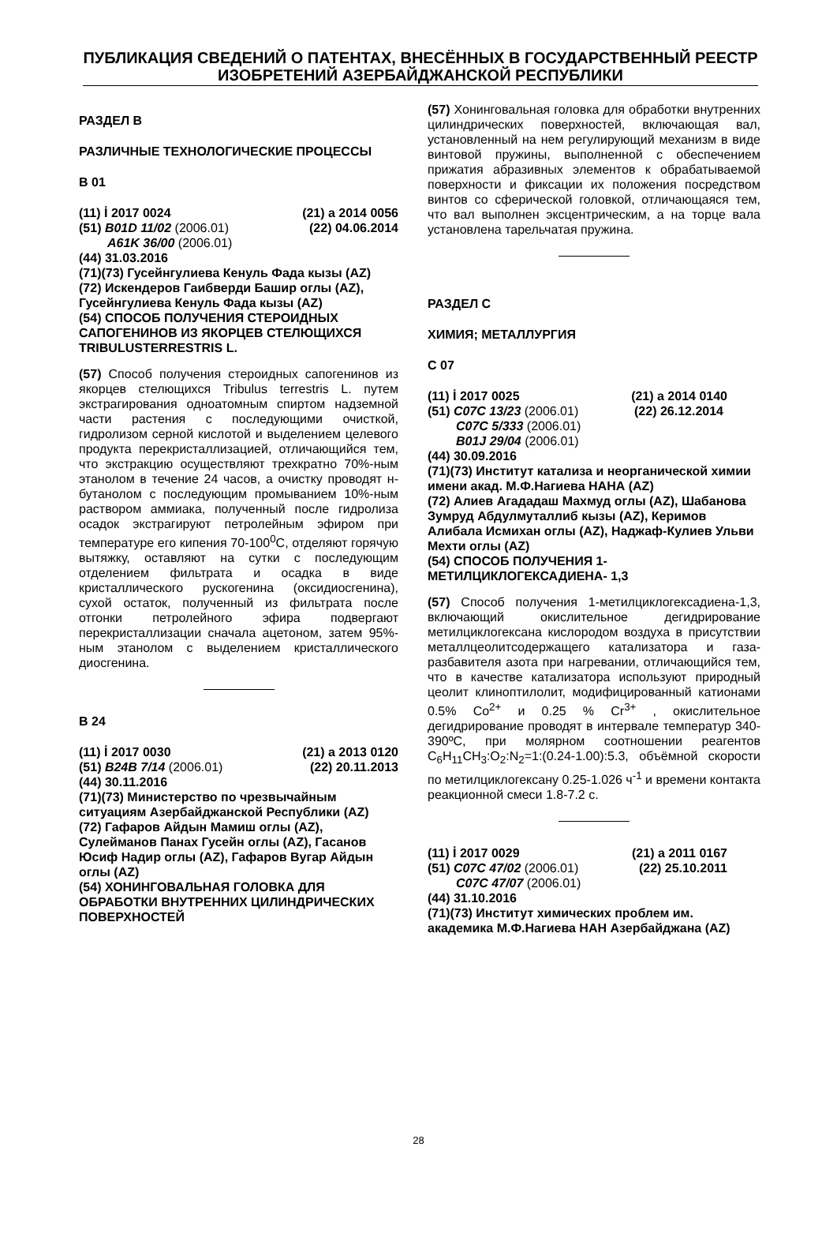ПУБЛИКАЦИЯ СВЕДЕНИЙ О ПАТЕНТАХ, ВНЕСЁННЫХ В ГОСУДАРСТВЕННЫЙ РЕЕСТР ИЗОБРЕТЕНИЙ АЗЕРБАЙДЖАНСКОЙ РЕСПУБЛИКИ
РАЗДЕЛ B
РАЗЛИЧНЫЕ ТЕХНОЛОГИЧЕСКИЕ ПРОЦЕССЫ
B 01
(11) İ 2017 0024 (21) a 2014 0056
(51) B01D 11/02 (2006.01) (22) 04.06.2014
A61K 36/00 (2006.01)
(44) 31.03.2016
(71)(73) Гусейнгулиева Кенуль Фада кызы (AZ)
(72) Искендеров Гаибверди Башир оглы (AZ), Гусейнгулиева Кенуль Фада кызы (AZ)
(54) СПОСОБ ПОЛУЧЕНИЯ СТЕРОИДНЫХ САПОГЕНИНОВ ИЗ ЯКОРЦЕВ СТЕЛЮЩИХСЯ TRIBULUSTERRESTRIS L.
(57) Способ получения стероидных сапогенинов из якорцев стелющихся Tribulus terrestris L. путем экстрагирования одноатомным спиртом надземной части растения с последующими очисткой, гидролизом серной кислотой и выделением целевого продукта перекристаллизацией, отличающийся тем, что экстракцию осуществляют трехкратно 70%-ным этанолом в течение 24 часов, а очистку проводят н-бутанолом с последующим промыванием 10%-ным раствором аммиака, полученный после гидролиза осадок экстрагируют петролейным эфиром при температуре его кипения 70-100<sup>0</sup>С, отделяют горячую вытяжку, оставляют на сутки с последующим отделением фильтрата и осадка в виде кристаллического рускогенина (оксидиосгенина), сухой остаток, полученный из фильтрата после отгонки петролейного эфира подвергают перекристаллизации сначала ацетоном, затем 95%-ным этанолом с выделением кристаллического диосгенина.
B 24
(11) İ 2017 0030 (21) a 2013 0120
(51) B24B 7/14 (2006.01) (22) 20.11.2013
(44) 30.11.2016
(71)(73) Министерство по чрезвычайным ситуациям Азербайджанской Республики (AZ)
(72) Гафаров Айдын Мамиш оглы (AZ), Сулейманов Панах Гусейн оглы (AZ), Гасанов Юсиф Надир оглы (AZ), Гафаров Вугар Айдын оглы (AZ)
(54) ХОНИНГОВАЛЬНАЯ ГОЛОВКА ДЛЯ ОБРАБОТКИ ВНУТРЕННИХ ЦИЛИНДРИЧЕСКИХ ПОВЕРХНОСТЕЙ
(57) Хонинговальная головка для обработки внутренних цилиндрических поверхностей, включающая вал, установленный на нем регулирующий механизм в виде винтовой пружины, выполненной с обеспечением прижатия абразивных элементов к обрабатываемой поверхности и фиксации их положения посредством винтов со сферической головкой, отличающаяся тем, что вал выполнен эксцентрическим, а на торце вала установлена тарельчатая пружина.
РАЗДЕЛ C
ХИМИЯ; МЕТАЛЛУРГИЯ
C 07
(11) İ 2017 0025 (21) a 2014 0140
(51) C07C 13/23 (2006.01) (22) 26.12.2014
C07C 5/333 (2006.01)
B01J 29/04 (2006.01)
(44) 30.09.2016
(71)(73) Институт катализа и неорганической химии имени акад. М.Ф.Нагиева НАНА (AZ)
(72) Алиев Агададаш Махмуд оглы (AZ), Шабанова Зумруд Абдулмуталлиб кызы (AZ), Керимов Алибала Исмихан оглы (AZ), Наджаф-Кулиев Ульви Мехти оглы (AZ)
(54) СПОСОБ ПОЛУЧЕНИЯ 1-МЕТИЛЦИКЛОГЕКСАДИЕНА- 1,3
(57) Способ получения 1-метилциклогексадиена-1,3, включающий окислительное дегидрирование метилциклогексана кислородом воздуха в присутствии металлцеолитсодержащего катализатора и газа-разбавителя азота при нагревании, отличающийся тем, что в качестве катализатора используют природный цеолит клиноптилолит, модифицированный катионами 0.5% Co<sup>2+</sup> и 0.25 % Cr<sup>3+</sup> , окислительное дегидрирование проводят в интервале температур 340-390ºС, при молярном соотношении реагентов C<sub>6</sub>H<sub>11</sub>CH<sub>3</sub>:O<sub>2</sub>:N<sub>2</sub>=1:(0.24-1.00):5.3, объёмной скорости по метилциклогексану 0.25-1.026 ч<sup>-1</sup> и времени контакта реакционной смеси 1.8-7.2 с.
(11) İ 2017 0029 (21) a 2011 0167
(51) C07C 47/02 (2006.01) (22) 25.10.2011
C07C 47/07 (2006.01)
(44) 31.10.2016
(71)(73) Институт химических проблем им. академика М.Ф.Нагиева НАН Азербайджана (AZ)
28